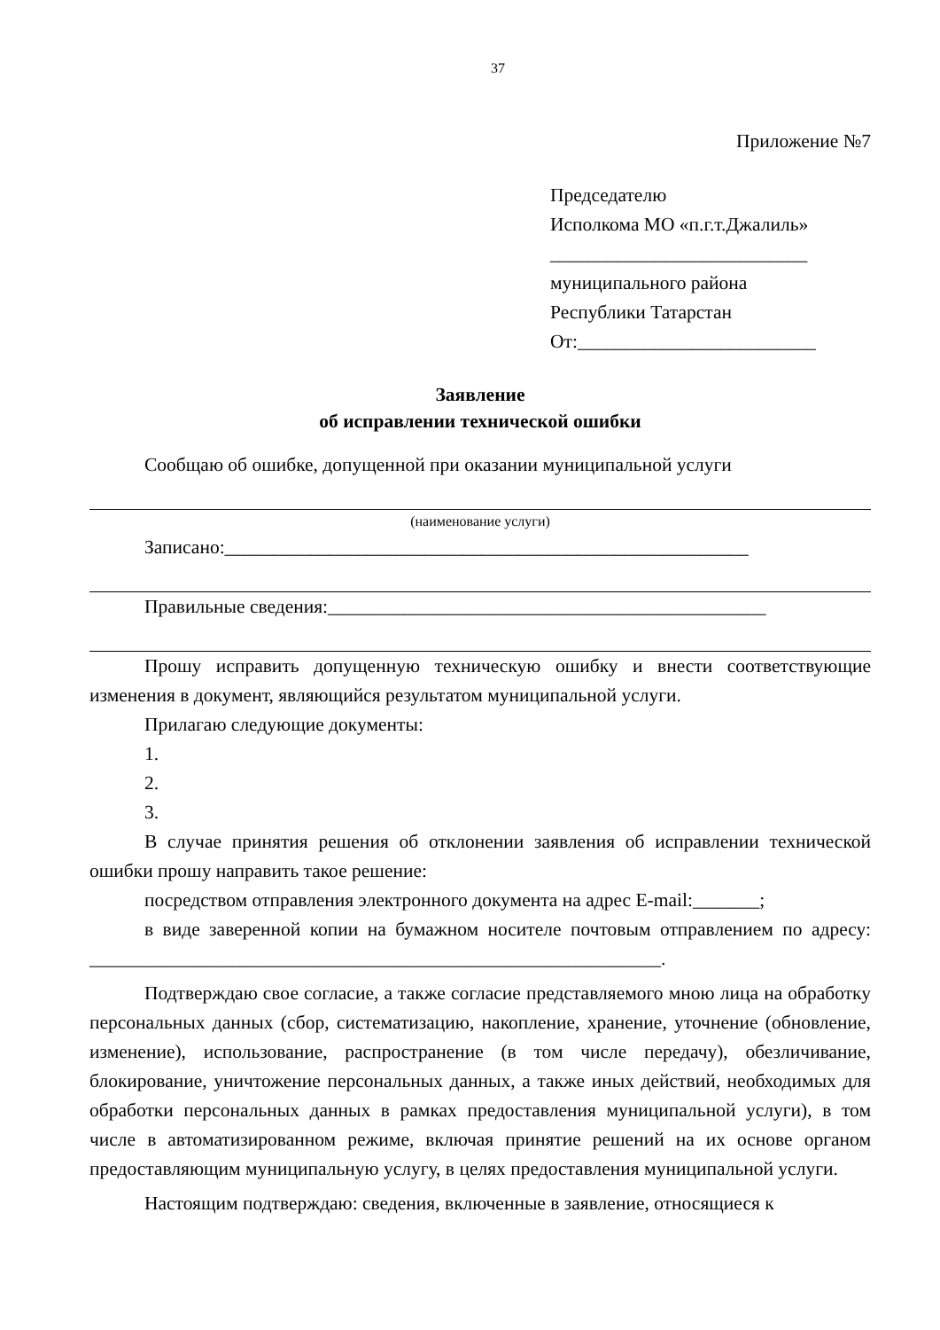37
Приложение №7
Председателю
Исполкома МО «п.г.т.Джалиль»
___________________________
муниципального района
Республики Татарстан
От:_________________________
Заявление
об исправлении технической ошибки
Сообщаю об ошибке, допущенной при оказании муниципальной услуги
(наименование услуги)
Записано:_______________________________________________________
Правильные сведения:______________________________________________
Прошу исправить допущенную техническую ошибку и внести соответствующие изменения в документ, являющийся результатом муниципальной услуги.
Прилагаю следующие документы:
1.
2.
3.
В случае принятия решения об отклонении заявления об исправлении технической ошибки прошу направить такое решение:
посредством отправления электронного документа на адрес E-mail:_______;
в виде заверенной копии на бумажном носителе почтовым отправлением по адресу: ____________________________________________________________.
Подтверждаю свое согласие, а также согласие представляемого мною лица на обработку персональных данных (сбор, систематизацию, накопление, хранение, уточнение (обновление, изменение), использование, распространение (в том числе передачу), обезличивание, блокирование, уничтожение персональных данных, а также иных действий, необходимых для обработки персональных данных в рамках предоставления муниципальной услуги), в том числе в автоматизированном режиме, включая принятие решений на их основе органом предоставляющим муниципальную услугу, в целях предоставления муниципальной услуги.
Настоящим подтверждаю: сведения, включенные в заявление, относящиеся к